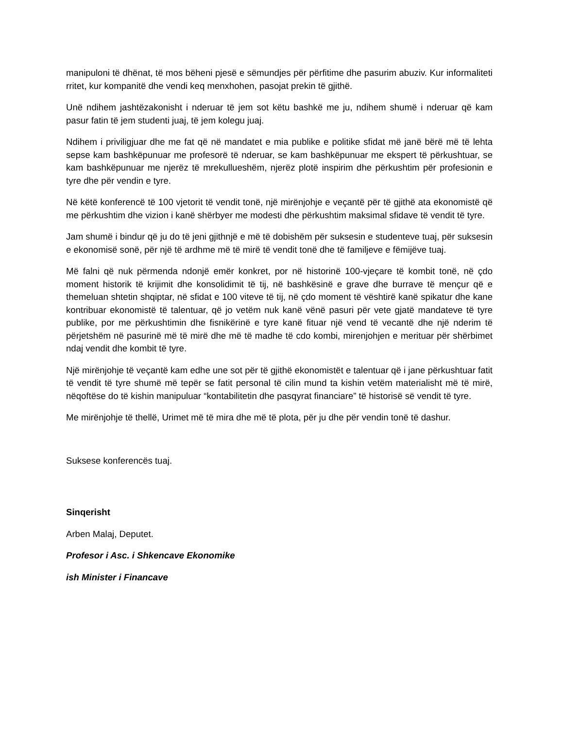manipuloni të dhënat, të mos bëheni pjesë e sëmundjes për përfitime dhe pasurim abuziv. Kur informaliteti rritet, kur kompanitë dhe vendi keq menxhohen, pasojat prekin të gjithë.
Unë ndihem jashtëzakonisht i nderuar të jem sot këtu bashkë me ju, ndihem shumë i nderuar që kam pasur fatin të jem studenti juaj, të jem kolegu juaj.
Ndihem i priviligjuar dhe me fat që në mandatet e mia publike e politike sfidat më janë bërë më të lehta sepse kam bashkëpunuar me profesorë të nderuar, se kam bashkëpunuar me ekspert të përkushtuar, se kam bashkëpunuar me njerëz të mrekullueshëm, njerëz plotë inspirim dhe përkushtim për profesionin e tyre dhe për vendin e tyre.
Në këtë konferencë të 100 vjetorit të vendit tonë, një mirënjohje e veçantë për të gjithë ata ekonomistë që me përkushtim dhe vizion i kanë shërbyer me modesti dhe përkushtim maksimal sfidave të vendit të tyre.
Jam shumë i bindur që ju do të jeni gjithnjë e më të dobishëm për suksesin e studenteve tuaj, për suksesin e ekonomisë sonë, për një të ardhme më të mirë të vendit tonë dhe të familjeve e fëmijëve tuaj.
Më falni që nuk përmenda ndonjë emër konkret, por në historinë 100-vjeçare të kombit tonë, në çdo moment historik të krijimit dhe konsolidimit të tij, në bashkësinë e grave dhe burrave të mençur që e themeluan shtetin shqiptar, në sfidat e 100 viteve të tij, në çdo moment të vështirë kanë spikatur dhe kane kontribuar ekonomistë të talentuar, që jo vetëm nuk kanë vënë pasuri për vete gjatë mandateve të tyre publike, por me përkushtimin dhe fisnikërinë e tyre kanë fituar një vend të vecantë dhe një nderim të përjetshëm në pasurinë më të mirë dhe më të madhe të cdo kombi, mirenjohjen e merituar për shërbimet ndaj vendit dhe kombit të tyre.
Një mirënjohje të veçantë kam edhe une sot për të gjithë ekonomistët e talentuar që i jane përkushtuar fatit të vendit të tyre shumë më tepër se fatit personal të cilin mund ta kishin vetëm materialisht më të mirë, nëqoftëse do të kishin manipuluar “kontabilitetin dhe pasqyrat financiare” të historisë së vendit të tyre.
Me mirënjohje të thellë, Urimet më të mira dhe më të plota, për ju dhe për vendin tonë të dashur.
Suksese konferencës tuaj.
Sinqerisht
Arben Malaj, Deputet.
Profesor i Asc. i Shkencave Ekonomike
ish Minister i Financave